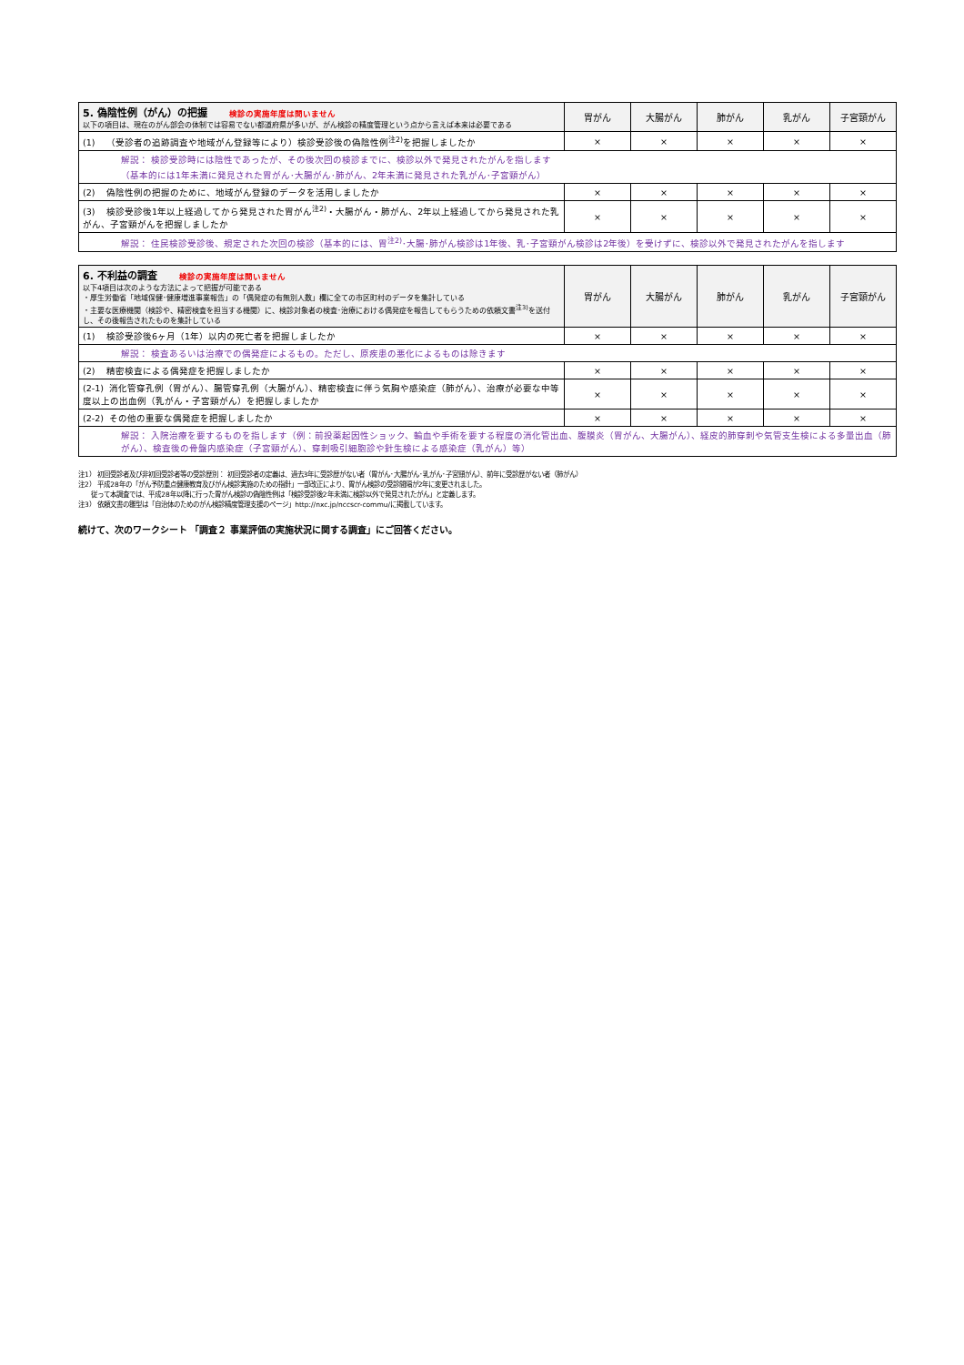| 5. 偽陰性例（がん）の把握 検診の実施年度は問いません 以下の項目は、現在のがん部会の体制では容易でない都道府県が多いが、がん検診の精度管理という点から言えば本来は必要である | 胃がん | 大腸がん | 肺がん | 乳がん | 子宮頸がん |
| --- | --- | --- | --- | --- | --- |
| (1) （受診者の追跡調査や地域がん登録等により）検診受診後の偽陰性例<sup>注2)</sup>を把握しましたか | × | × | × | × | × |
| 解説： 検診受診時には陰性であったが、その後次回の検診までに、検診以外で発見されたがんを指します （基本的には1年未満に発見された胃がん･大腸がん･肺がん、2年未満に発見された乳がん･子宮頸がん） | | | | | |
| (2) 偽陰性例の把握のために、地域がん登録のデータを活用しましたか | × | × | × | × | × |
| (3) 検診受診後1年以上経過してから発見された胃がん<sup>注2)</sup>・大腸がん・肺がん、2年以上経過してから発見された乳がん、子宮頸がんを把握しましたか | × | × | × | × | × |
| 解説： 住民検診受診後、規定された次回の検診（基本的には、胃<sup>注2)</sup>･大腸･肺がん検診は1年後、乳･子宮頸がん検診は2年後）を受けずに、検診以外で発見されたがんを指します | | | | | |
| 6. 不利益の調査 検診の実施年度は問いません 以下4項目は次のような方法によって把握が可能である ・厚生労働省「地域保健･健康増進事業報告」の「偶発症の有無別人数」欄に全ての市区町村のデータを集計している ・主要な医療機関（検診や、精密検査を担当する機関）に、検診対象者の検査･治療における偶発症を報告してもらうための依頼文書<sup>注3)</sup>を送付し、その後報告されたものを集計している | 胃がん | 大腸がん | 肺がん | 乳がん | 子宮頸がん |
| --- | --- | --- | --- | --- | --- |
| (1) 検診受診後6ヶ月（1年）以内の死亡者を把握しましたか | × | × | × | × | × |
| 解説： 検査あるいは治療での偶発症によるもの。ただし、原疾患の悪化によるものは除きます | | | | | |
| (2) 精密検査による偶発症を把握しましたか | × | × | × | × | × |
| (2-1) 消化管穿孔例（胃がん）、腸管穿孔例（大腸がん）、精密検査に伴う気胸や感染症（肺がん）、治療が必要な中等度以上の出血例（乳がん・子宮頸がん）を把握しましたか | × | × | × | × | × |
| (2-2) その他の重要な偶発症を把握しましたか | × | × | × | × | × |
| 解説： 入院治療を要するものを指します（例：前投薬起因性ショック、輸血や手術を要する程度の消化管出血、腹膜炎（胃がん、大腸がん）、経皮的肺穿刺や気管支生検による多量出血（肺がん）、検査後の骨盤内感染症（子宮頸がん）、穿刺吸引細胞診や針生検による感染症（乳がん）等） | | | | | |
注1） 初回受診者及び非初回受診者等の受診歴別： 初回受診者の定義は、過去3年に受診歴がない者（胃がん･大腸がん･乳がん･子宮頸がん）、前年に受診歴がない者（肺がん）
注2） 平成28年の「がん予防重点健康教育及びがん検診実施のための指針」一部改正により、胃がん検診の受診間隔が2年に変更されました。
従って本調査では、平成28年以降に行った胃がん検診の偽陰性例は「検診受診後2年未満に検診以外で発見されたがん」と定義します。
注3） 依頼文書の雛型は「自治体のためのがん検診精度管理支援のページ」http://nxc.jp/nccscr-commu/に掲載しています。
続けて、次のワークシート 「調査２ 事業評価の実施状況に関する調査」にご回答ください。